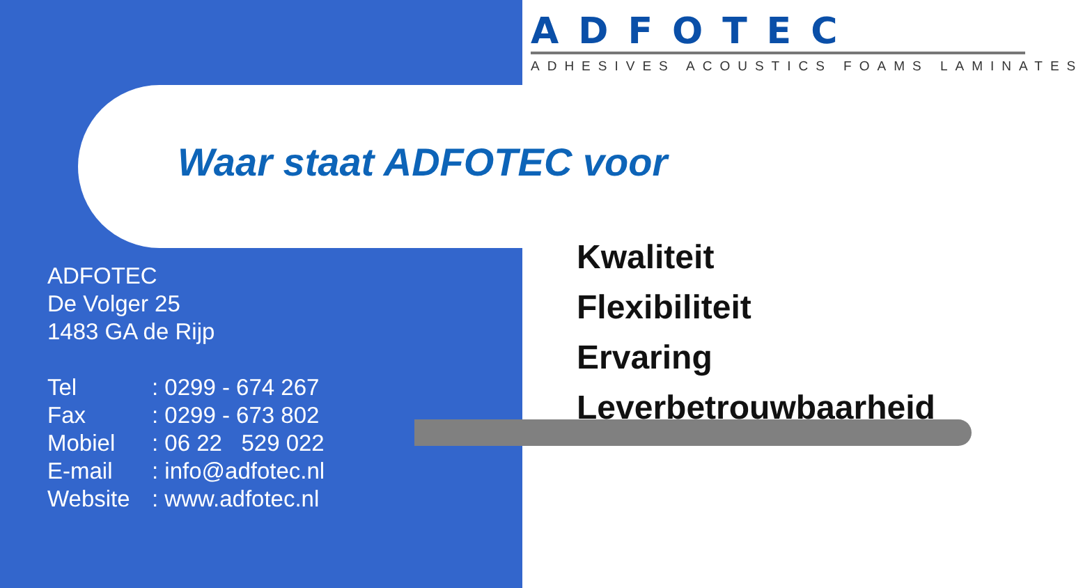ADFOTEC
ADHESIVES ACOUSTICS FOAMS LAMINATES
Waar staat ADFOTEC voor
ADFOTEC
De Volger 25
1483 GA de Rijp
| Tel | : 0299 - 674 267 |
| Fax | : 0299 - 673 802 |
| Mobiel | : 06 22 529 022 |
| E-mail | : info@adfotec.nl |
| Website | : www.adfotec.nl |
Kwaliteit
Flexibiliteit
Ervaring
Leverbetrouwbaarheid